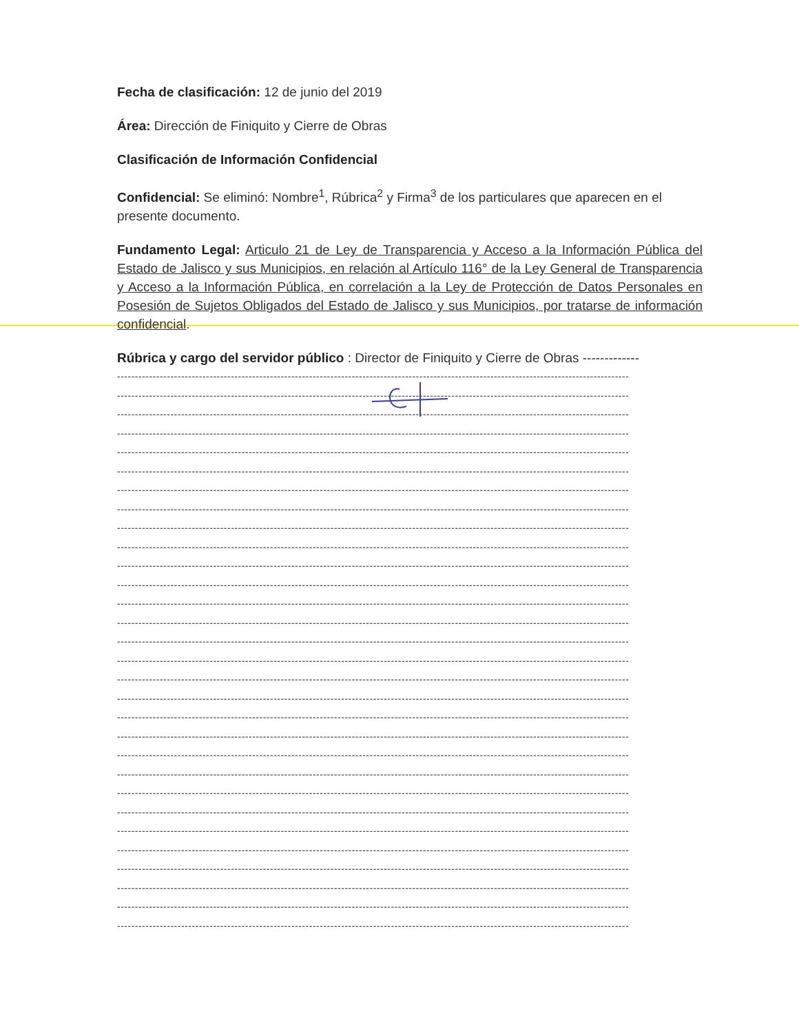Fecha de clasificación: 12 de junio del 2019
Área: Dirección de Finiquito y Cierre de Obras
Clasificación de Información Confidencial
Confidencial: Se eliminó: Nombre<sup>1</sup>, Rúbrica<sup>2</sup> y Firma<sup>3</sup> de los particulares que aparecen en el presente documento.
Fundamento Legal: Articulo 21 de Ley de Transparencia y Acceso a la Información Pública del Estado de Jalisco y sus Municipios, en relación al Artículo 116° de la Ley General de Transparencia y Acceso a la Información Pública, en correlación a la Ley de Protección de Datos Personales en Posesión de Sujetos Obligados del Estado de Jalisco y sus Municipios, por tratarse de información confidencial.
Rúbrica y cargo del servidor público : Director de Finiquito y Cierre de Obras -------------
------------------------------------------------------------------------------------------------------------------------------------------------
------------------------------------------------------------------------------------------------------------------------------------------------
------------------------------------------------------------------------------------------------------------------------------------------------
------------------------------------------------------------------------------------------------------------------------------------------------
------------------------------------------------------------------------------------------------------------------------------------------------
------------------------------------------------------------------------------------------------------------------------------------------------
------------------------------------------------------------------------------------------------------------------------------------------------
------------------------------------------------------------------------------------------------------------------------------------------------
------------------------------------------------------------------------------------------------------------------------------------------------
------------------------------------------------------------------------------------------------------------------------------------------------
------------------------------------------------------------------------------------------------------------------------------------------------
------------------------------------------------------------------------------------------------------------------------------------------------
------------------------------------------------------------------------------------------------------------------------------------------------
------------------------------------------------------------------------------------------------------------------------------------------------
------------------------------------------------------------------------------------------------------------------------------------------------
------------------------------------------------------------------------------------------------------------------------------------------------
------------------------------------------------------------------------------------------------------------------------------------------------
------------------------------------------------------------------------------------------------------------------------------------------------
------------------------------------------------------------------------------------------------------------------------------------------------
------------------------------------------------------------------------------------------------------------------------------------------------
------------------------------------------------------------------------------------------------------------------------------------------------
------------------------------------------------------------------------------------------------------------------------------------------------
------------------------------------------------------------------------------------------------------------------------------------------------
------------------------------------------------------------------------------------------------------------------------------------------------
------------------------------------------------------------------------------------------------------------------------------------------------
------------------------------------------------------------------------------------------------------------------------------------------------
------------------------------------------------------------------------------------------------------------------------------------------------
------------------------------------------------------------------------------------------------------------------------------------------------
------------------------------------------------------------------------------------------------------------------------------------------------
------------------------------------------------------------------------------------------------------------------------------------------------